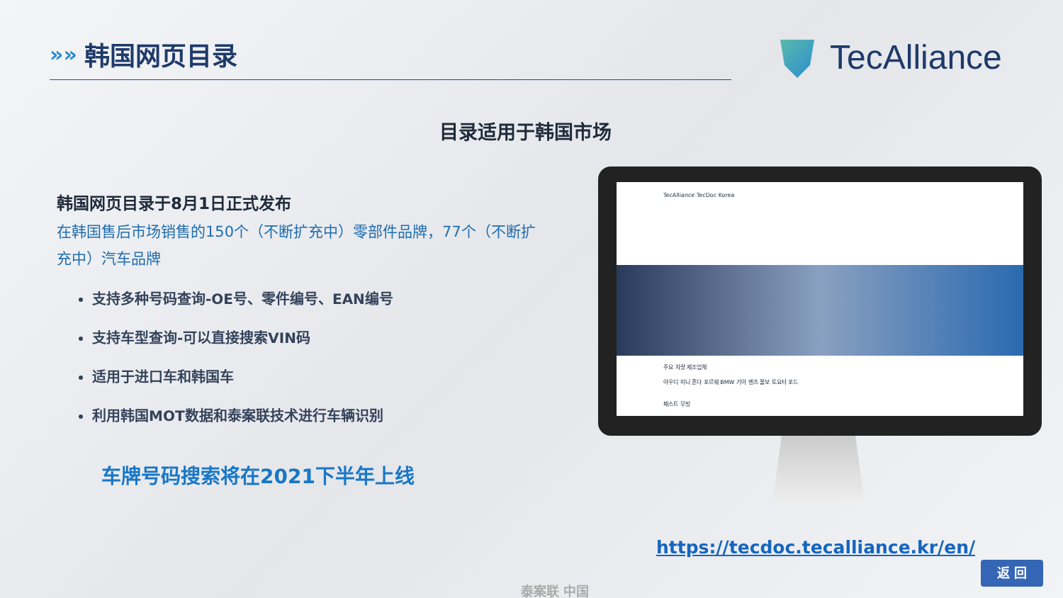»»
韩国网页目录
TecAlliance
目录适用于韩国市场
韩国网页目录于8月1日正式发布
在韩国售后市场销售的150个（不断扩充中）零部件品牌，77个（不断扩充中）汽车品牌
支持多种号码查询-OE号、零件编号、EAN编号
支持车型查询-可以直接搜索VIN码
适用于进口车和韩国车
利用韩国MOT数据和泰案联技术进行车辆识别
车牌号码搜索将在2021下半年上线
TecAlliance TecDoc Korea
주요 차량 제조업체
아우디 미니 혼다 포르쉐 BMW 기아 벤츠 볼보 토요타 포드
패스트 무빙
https://tecdoc.tecalliance.kr/en/
返 回
泰案联 中国